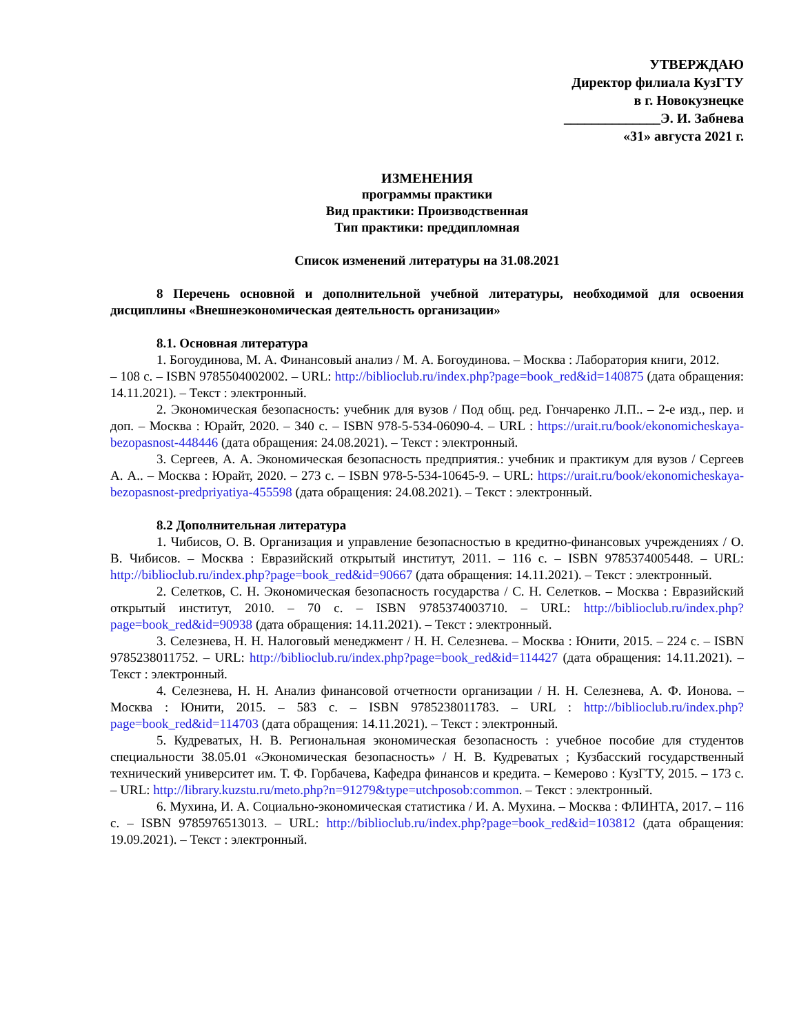УТВЕРЖДАЮ
Директор филиала КузГТУ
в г. Новокузнецке
______________Э. И. Забнева
«31» августа 2021 г.
ИЗМЕНЕНИЯ
программы практики
Вид практики: Производственная
Тип практики: преддипломная
Список изменений литературы на 31.08.2021
8 Перечень основной и дополнительной учебной литературы, необходимой для освоения дисциплины «Внешнеэкономическая деятельность организации»
8.1. Основная литература
1. Богоудинова, М. А. Финансовый анализ / М. А. Богоудинова. – Москва : Лаборатория книги, 2012.
– 108 с. – ISBN 9785504002002. – URL: http://biblioclub.ru/index.php?page=book_red&id=140875 (дата обращения: 14.11.2021). – Текст : электронный.
2. Экономическая безопасность: учебник для вузов / Под общ. ред. Гончаренко Л.П.. – 2-е изд., пер. и доп. – Москва : Юрайт, 2020. – 340 с. – ISBN 978-5-534-06090-4. – URL : https://urait.ru/book/ekonomicheskaya-bezopasnost-448446 (дата обращения: 24.08.2021). – Текст : электронный.
3. Сергеев, А. А. Экономическая безопасность предприятия.: учебник и практикум для вузов / Сергеев А. А.. – Москва : Юрайт, 2020. – 273 с. – ISBN 978-5-534-10645-9. – URL: https://urait.ru/book/ekonomicheskaya-bezopasnost-predpriyatiya-455598 (дата обращения: 24.08.2021). – Текст : электронный.
8.2 Дополнительная литература
1. Чибисов, О. В. Организация и управление безопасностью в кредитно-финансовых учреждениях / О. В. Чибисов. – Москва : Евразийский открытый институт, 2011. – 116 с. – ISBN 9785374005448. – URL: http://biblioclub.ru/index.php?page=book_red&id=90667 (дата обращения: 14.11.2021). – Текст : электронный.
2. Селетков, С. Н. Экономическая безопасность государства / С. Н. Селетков. – Москва : Евразийский открытый институт, 2010. – 70 с. – ISBN 9785374003710. – URL: http://biblioclub.ru/index.php?page=book_red&id=90938 (дата обращения: 14.11.2021). – Текст : электронный.
3. Селезнева, Н. Н. Налоговый менеджмент / Н. Н. Селезнева. – Москва : Юнити, 2015. – 224 с. – ISBN 9785238011752. – URL: http://biblioclub.ru/index.php?page=book_red&id=114427 (дата обращения: 14.11.2021). – Текст : электронный.
4. Селезнева, Н. Н. Анализ финансовой отчетности организации / Н. Н. Селезнева, А. Ф. Ионова. – Москва : Юнити, 2015. – 583 с. – ISBN 9785238011783. – URL : http://biblioclub.ru/index.php?page=book_red&id=114703 (дата обращения: 14.11.2021). – Текст : электронный.
5. Кудреватых, Н. В. Региональная экономическая безопасность : учебное пособие для студентов специальности 38.05.01 «Экономическая безопасность» / Н. В. Кудреватых ; Кузбасский государственный технический университет им. Т. Ф. Горбачева, Кафедра финансов и кредита. – Кемерово : КузГТУ, 2015. – 173 с. – URL: http://library.kuzstu.ru/meto.php?n=91279&type=utchposob:common. – Текст : электронный.
6. Мухина, И. А. Социально-экономическая статистика / И. А. Мухина. – Москва : ФЛИНТА, 2017. – 116 с. – ISBN 9785976513013. – URL: http://biblioclub.ru/index.php?page=book_red&id=103812 (дата обращения: 19.09.2021). – Текст : электронный.